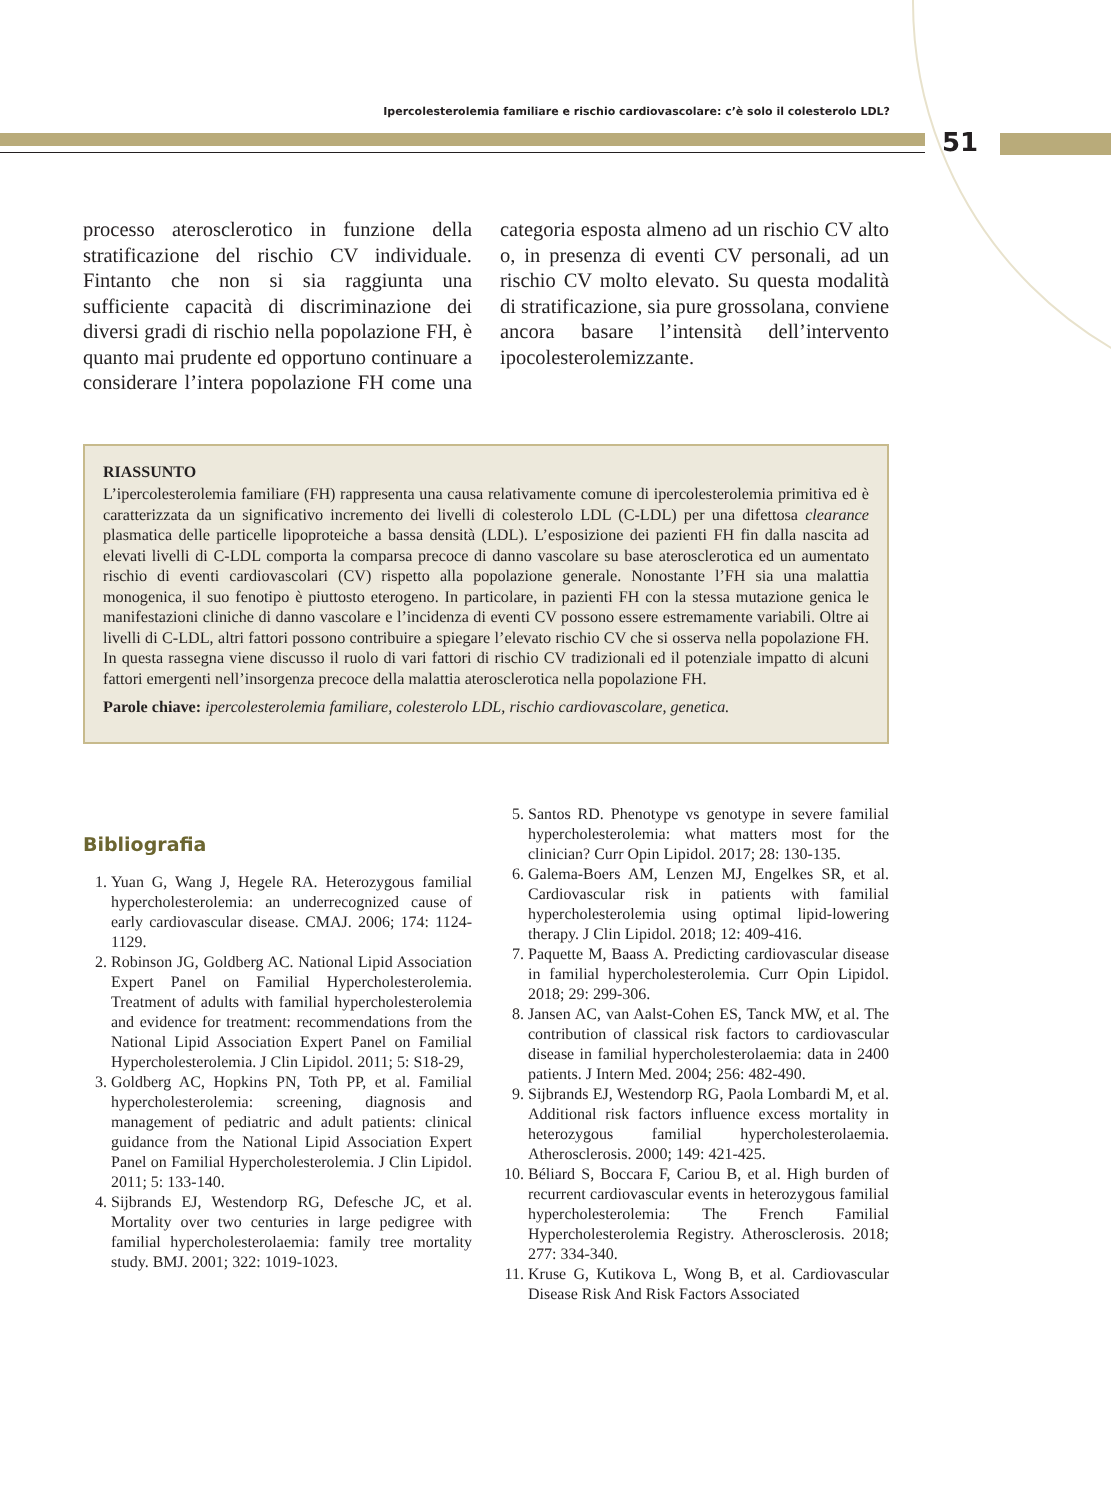Ipercolesterolemia familiare e rischio cardiovascolare: c’è solo il colesterolo LDL?
51
processo aterosclerotico in funzione della stratificazione del rischio CV individuale. Fintanto che non si sia raggiunta una sufficiente capacità di discriminazione dei diversi gradi di rischio nella popolazione FH, è quanto mai prudente ed opportuno continuare a considerare l’intera popolazione FH come una categoria esposta almeno ad un rischio CV alto o, in presenza di eventi CV personali, ad un rischio CV molto elevato. Su questa modalità di stratificazione, sia pure grossolana, conviene ancora basare l’intensità dell’intervento ipocolesterolemizzante.
RIASSUNTO
L’ipercolesterolemia familiare (FH) rappresenta una causa relativamente comune di ipercolesterolemia primitiva ed è caratterizzata da un significativo incremento dei livelli di colesterolo LDL (C-LDL) per una difettosa clearance plasmatica delle particelle lipoproteiche a bassa densità (LDL). L’esposizione dei pazienti FH fin dalla nascita ad elevati livelli di C-LDL comporta la comparsa precoce di danno vascolare su base aterosclerotica ed un aumentato rischio di eventi cardiovascolari (CV) rispetto alla popolazione generale. Nonostante l’FH sia una malattia monogenica, il suo fenotipo è piuttosto eterogeno. In particolare, in pazienti FH con la stessa mutazione genica le manifestazioni cliniche di danno vascolare e l’incidenza di eventi CV possono essere estremamente variabili. Oltre ai livelli di C-LDL, altri fattori possono contribuire a spiegare l’elevato rischio CV che si osserva nella popolazione FH. In questa rassegna viene discusso il ruolo di vari fattori di rischio CV tradizionali ed il potenziale impatto di alcuni fattori emergenti nell’insorgenza precoce della malattia aterosclerotica nella popolazione FH.
Parole chiave: ipercolesterolemia familiare, colesterolo LDL, rischio cardiovascolare, genetica.
Bibliografia
1. Yuan G, Wang J, Hegele RA. Heterozygous familial hypercholesterolemia: an underrecognized cause of early cardiovascular disease. CMAJ. 2006; 174: 1124-1129.
2. Robinson JG, Goldberg AC. National Lipid Association Expert Panel on Familial Hypercholesterolemia. Treatment of adults with familial hypercholesterolemia and evidence for treatment: recommendations from the National Lipid Association Expert Panel on Familial Hypercholesterolemia. J Clin Lipidol. 2011; 5: S18-29,
3. Goldberg AC, Hopkins PN, Toth PP, et al. Familial hypercholesterolemia: screening, diagnosis and management of pediatric and adult patients: clinical guidance from the National Lipid Association Expert Panel on Familial Hypercholesterolemia. J Clin Lipidol. 2011; 5: 133-140.
4. Sijbrands EJ, Westendorp RG, Defesche JC, et al. Mortality over two centuries in large pedigree with familial hypercholesterolaemia: family tree mortality study. BMJ. 2001; 322: 1019-1023.
5. Santos RD. Phenotype vs genotype in severe familial hypercholesterolemia: what matters most for the clinician? Curr Opin Lipidol. 2017; 28: 130-135.
6. Galema-Boers AM, Lenzen MJ, Engelkes SR, et al. Cardiovascular risk in patients with familial hypercholesterolemia using optimal lipid-lowering therapy. J Clin Lipidol. 2018; 12: 409-416.
7. Paquette M, Baass A. Predicting cardiovascular disease in familial hypercholesterolemia. Curr Opin Lipidol. 2018; 29: 299-306.
8. Jansen AC, van Aalst-Cohen ES, Tanck MW, et al. The contribution of classical risk factors to cardiovascular disease in familial hypercholesterolaemia: data in 2400 patients. J Intern Med. 2004; 256: 482-490.
9. Sijbrands EJ, Westendorp RG, Paola Lombardi M, et al. Additional risk factors influence excess mortality in heterozygous familial hypercholesterolaemia. Atherosclerosis. 2000; 149: 421-425.
10. Béliard S, Boccara F, Cariou B, et al. High burden of recurrent cardiovascular events in heterozygous familial hypercholesterolemia: The French Familial Hypercholesterolemia Registry. Atherosclerosis. 2018; 277: 334-340.
11. Kruse G, Kutikova L, Wong B, et al. Cardiovascular Disease Risk And Risk Factors Associated